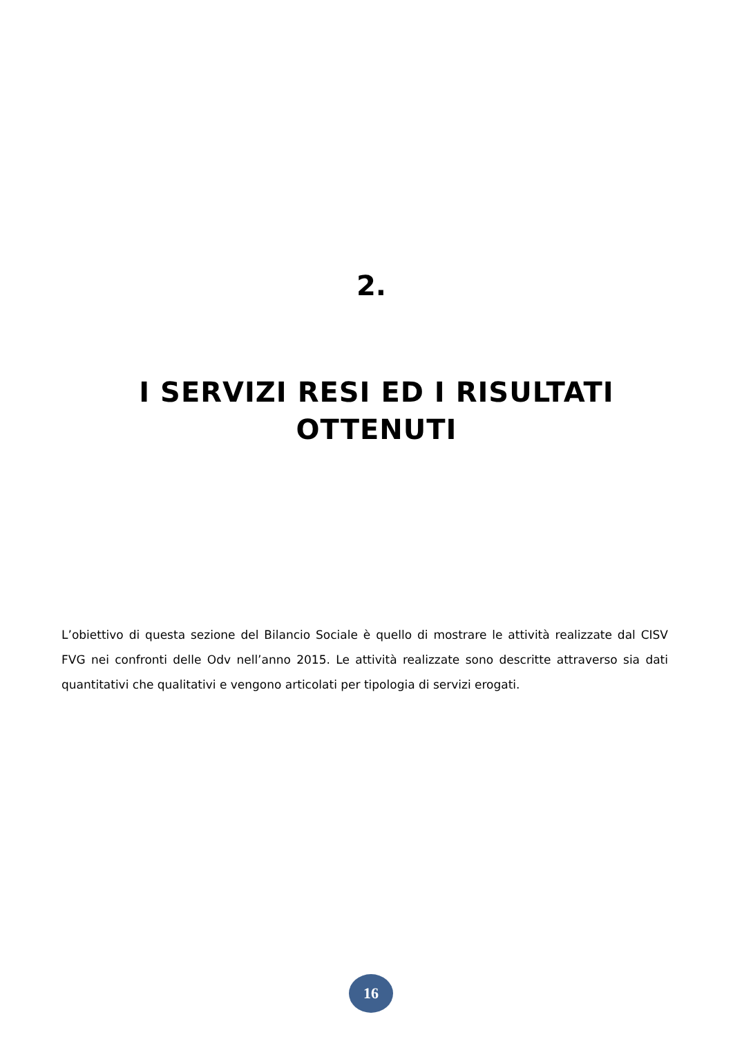2.
I SERVIZI RESI ED I RISULTATI OTTENUTI
L’obiettivo di questa sezione del Bilancio Sociale è quello di mostrare le attività realizzate dal CISV FVG nei confronti delle Odv nell’anno 2015. Le attività realizzate sono descritte attraverso sia dati quantitativi che qualitativi e vengono articolati per tipologia di servizi erogati.
16